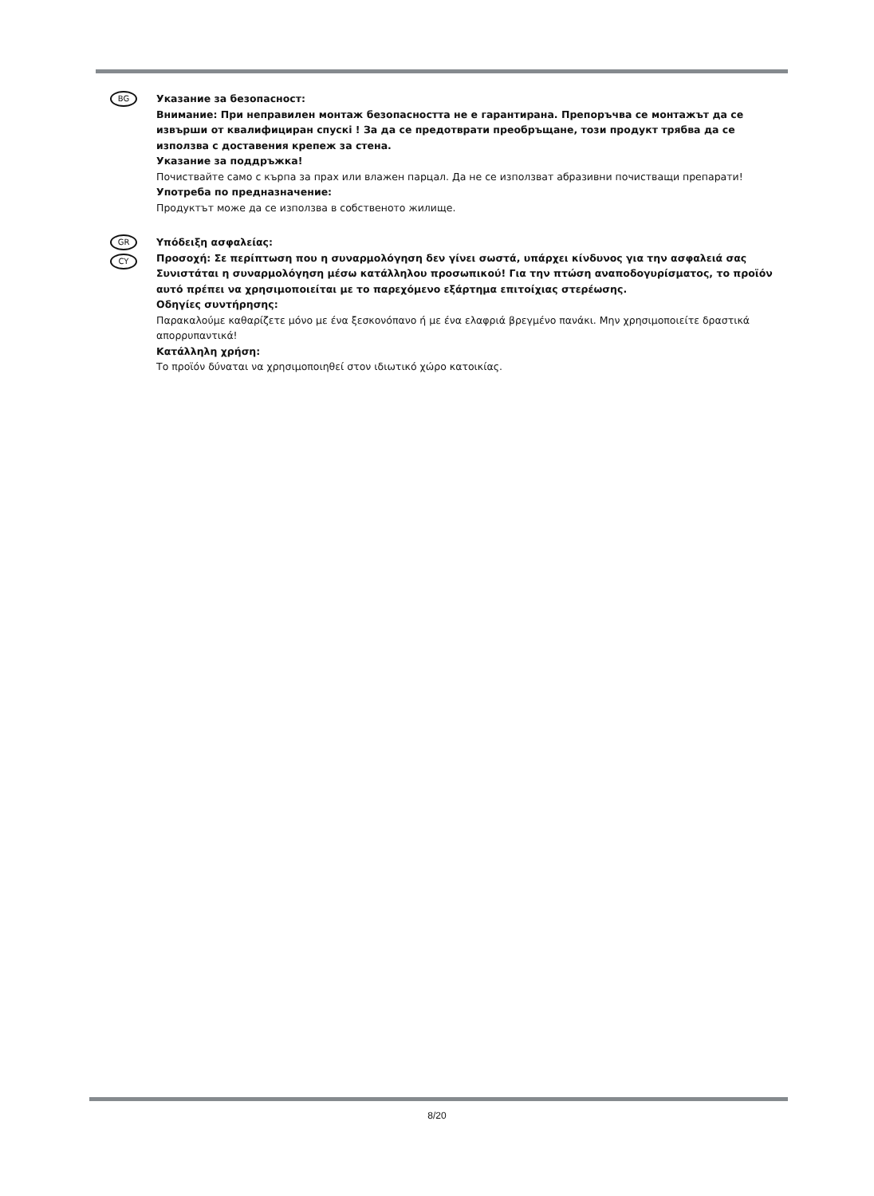BG
Указание за безопасност:
Внимание: При неправилен монтаж безопасността не е гарантирана. Препоръчва се монтажът да се извърши от квалифициран спускі ! За да се предотврати преобръщане, този продукт трябва да се използва с доставения крепеж за стена.
Указание за поддръжка!
Почиствайте само с кърпа за прах или влажен парцал. Да не се използват абразивни почистващи препарати!
Употреба по предназначение:
Продуктът може да се използва в собственото жилище.
GR
CY
Υπόδειξη ασφαλείας:
Προσοχή: Σε περίπτωση που η συναρμολόγηση δεν γίνει σωστά, υπάρχει κίνδυνος για την ασφαλειά σας Συνιστάται η συναρμολόγηση μέσω κατάλληλου προσωπικού! Για την πτώση αναποδογυρίσματος, το προϊόν αυτό πρέπει να χρησιμοποιείται με το παρεχόμενο εξάρτημα επιτοίχιας στερέωσης.
Οδηγίες συντήρησης:
Παρακαλούμε καθαρίζετε μόνο με ένα ξεσκονόπανο ή με ένα ελαφριά βρεγμένο πανάκι. Μην χρησιμοποιείτε δραστικά απορρυπαντικά!
Κατάλληλη χρήση:
Το προϊόν δύναται να χρησιμοποιηθεί στον ιδιωτικό χώρο κατοικίας.
8/20